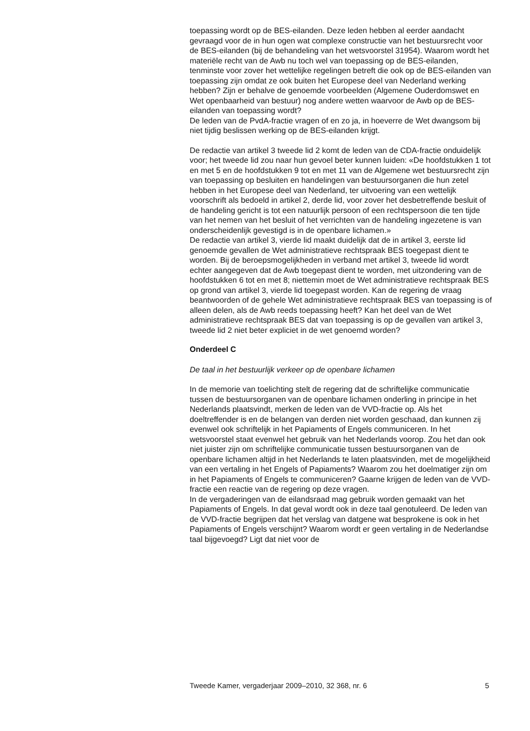toepassing wordt op de BES-eilanden. Deze leden hebben al eerder aandacht gevraagd voor de in hun ogen wat complexe constructie van het bestuursrecht voor de BES-eilanden (bij de behandeling van het wetsvoorstel 31954). Waarom wordt het materiële recht van de Awb nu toch wel van toepassing op de BES-eilanden, tenminste voor zover het wettelijke regelingen betreft die ook op de BES-eilanden van toepassing zijn omdat ze ook buiten het Europese deel van Nederland werking hebben? Zijn er behalve de genoemde voorbeelden (Algemene Ouderdomswet en Wet openbaarheid van bestuur) nog andere wetten waarvoor de Awb op de BES-eilanden van toepassing wordt?
De leden van de PvdA-fractie vragen of en zo ja, in hoeverre de Wet dwangsom bij niet tijdig beslissen werking op de BES-eilanden krijgt.
De redactie van artikel 3 tweede lid 2 komt de leden van de CDA-fractie onduidelijk voor; het tweede lid zou naar hun gevoel beter kunnen luiden: «De hoofdstukken 1 tot en met 5 en de hoofdstukken 9 tot en met 11 van de Algemene wet bestuursrecht zijn van toepassing op besluiten en handelingen van bestuursorganen die hun zetel hebben in het Europese deel van Nederland, ter uitvoering van een wettelijk voorschrift als bedoeld in artikel 2, derde lid, voor zover het desbetreffende besluit of de handeling gericht is tot een natuurlijk persoon of een rechtspersoon die ten tijde van het nemen van het besluit of het verrichten van de handeling ingezetene is van onderscheidenlijk gevestigd is in de openbare lichamen.»
De redactie van artikel 3, vierde lid maakt duidelijk dat de in artikel 3, eerste lid genoemde gevallen de Wet administratieve rechtspraak BES toegepast dient te worden. Bij de beroepsmogelijkheden in verband met artikel 3, tweede lid wordt echter aangegeven dat de Awb toegepast dient te worden, met uitzondering van de hoofdstukken 6 tot en met 8; niettemin moet de Wet administratieve rechtspraak BES op grond van artikel 3, vierde lid toegepast worden. Kan de regering de vraag beantwoorden of de gehele Wet administratieve rechtspraak BES van toepassing is of alleen delen, als de Awb reeds toepassing heeft? Kan het deel van de Wet administratieve rechtspraak BES dat van toepassing is op de gevallen van artikel 3, tweede lid 2 niet beter expliciet in de wet genoemd worden?
Onderdeel C
De taal in het bestuurlijk verkeer op de openbare lichamen
In de memorie van toelichting stelt de regering dat de schriftelijke communicatie tussen de bestuursorganen van de openbare lichamen onderling in principe in het Nederlands plaatsvindt, merken de leden van de VVD-fractie op. Als het doeltreffender is en de belangen van derden niet worden geschaad, dan kunnen zij evenwel ook schriftelijk in het Papiaments of Engels communiceren. In het wetsvoorstel staat evenwel het gebruik van het Nederlands voorop. Zou het dan ook niet juister zijn om schriftelijke communicatie tussen bestuursorganen van de openbare lichamen altijd in het Nederlands te laten plaatsvinden, met de mogelijkheid van een vertaling in het Engels of Papiaments? Waarom zou het doelmatiger zijn om in het Papiaments of Engels te communiceren? Gaarne krijgen de leden van de VVD-fractie een reactie van de regering op deze vragen.
In de vergaderingen van de eilandsraad mag gebruik worden gemaakt van het Papiaments of Engels. In dat geval wordt ook in deze taal genotuleerd. De leden van de VVD-fractie begrijpen dat het verslag van datgene wat besprokene is ook in het Papiaments of Engels verschijnt? Waarom wordt er geen vertaling in de Nederlandse taal bijgevoegd? Ligt dat niet voor de
Tweede Kamer, vergaderjaar 2009–2010, 32 368, nr. 6 5